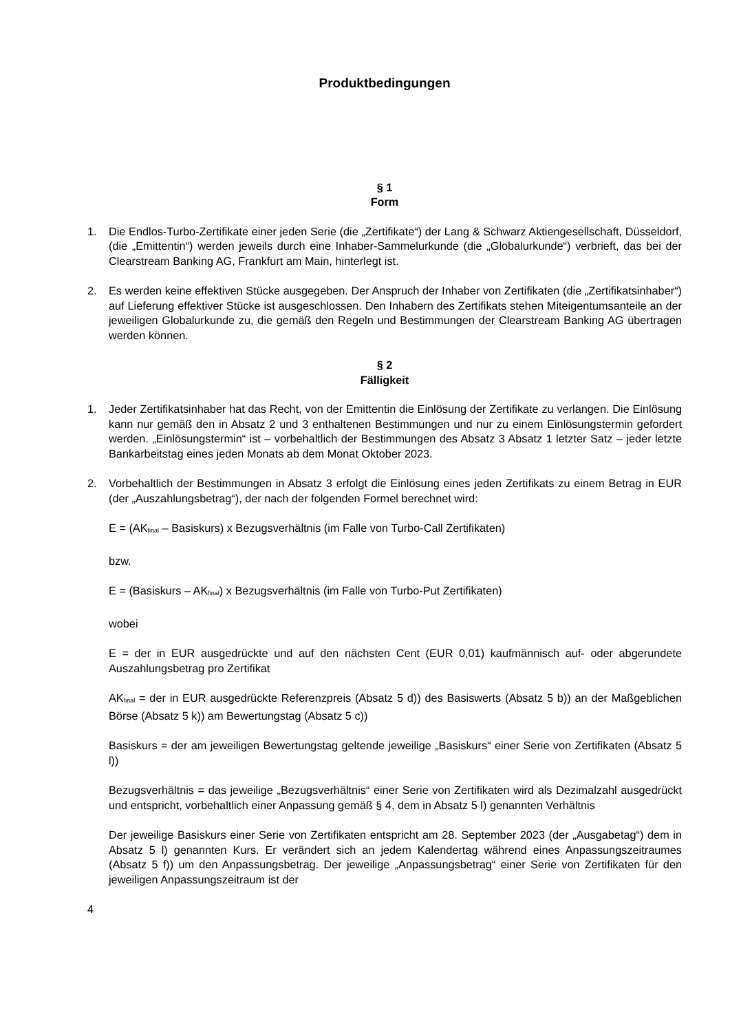Produktbedingungen
§ 1
Form
1. Die Endlos-Turbo-Zertifikate einer jeden Serie (die „Zertifikate“) der Lang & Schwarz Aktiengesellschaft, Düsseldorf, (die „Emittentin“) werden jeweils durch eine Inhaber-Sammelurkunde (die „Globalurkunde“) verbrieft, das bei der Clearstream Banking AG, Frankfurt am Main, hinterlegt ist.
2. Es werden keine effektiven Stücke ausgegeben. Der Anspruch der Inhaber von Zertifikaten (die „Zertifikatsinhaber“) auf Lieferung effektiver Stücke ist ausgeschlossen. Den Inhabern des Zertifikats stehen Miteigentumsanteile an der jeweiligen Globalurkunde zu, die gemäß den Regeln und Bestimmungen der Clearstream Banking AG übertragen werden können.
§ 2
Fälligkeit
1. Jeder Zertifikatsinhaber hat das Recht, von der Emittentin die Einlösung der Zertifikate zu verlangen. Die Einlösung kann nur gemäß den in Absatz 2 und 3 enthaltenen Bestimmungen und nur zu einem Einlösungstermin gefordert werden. „Einlösungstermin“ ist – vorbehaltlich der Bestimmungen des Absatz 3 Absatz 1 letzter Satz – jeder letzte Bankarbeitstag eines jeden Monats ab dem Monat Oktober 2023.
2. Vorbehaltlich der Bestimmungen in Absatz 3 erfolgt die Einlösung eines jeden Zertifikats zu einem Betrag in EUR (der „Auszahlungsbetrag“), der nach der folgenden Formel berechnet wird:
E = (AK<sub>final</sub> – Basiskurs) x Bezugsverhältnis (im Falle von Turbo-Call Zertifikaten)
bzw.
E = (Basiskurs – AK<sub>final</sub>) x Bezugsverhältnis (im Falle von Turbo-Put Zertifikaten)
wobei
E = der in EUR ausgedrückte und auf den nächsten Cent (EUR 0,01) kaufmännisch auf- oder abgerundete Auszahlungsbetrag pro Zertifikat
AK<sub>final</sub> = der in EUR ausgedrückte Referenzpreis (Absatz 5 d)) des Basiswerts (Absatz 5 b)) an der Maßgeblichen Börse (Absatz 5 k)) am Bewertungstag (Absatz 5 c))
Basiskurs = der am jeweiligen Bewertungstag geltende jeweilige „Basiskurs“ einer Serie von Zertifikaten (Absatz 5 l))
Bezugsverhältnis = das jeweilige „Bezugsverhältnis“ einer Serie von Zertifikaten wird als Dezimalzahl ausgedrückt und entspricht, vorbehaltlich einer Anpassung gemäß § 4, dem in Absatz 5 l) genannten Verhältnis
Der jeweilige Basiskurs einer Serie von Zertifikaten entspricht am 28. September 2023 (der „Ausgabetag“) dem in Absatz 5 l) genannten Kurs. Er verändert sich an jedem Kalendertag während eines Anpassungszeitraumes (Absatz 5 f)) um den Anpassungsbetrag. Der jeweilige „Anpassungsbetrag“ einer Serie von Zertifikaten für den jeweiligen Anpassungszeitraum ist der
4